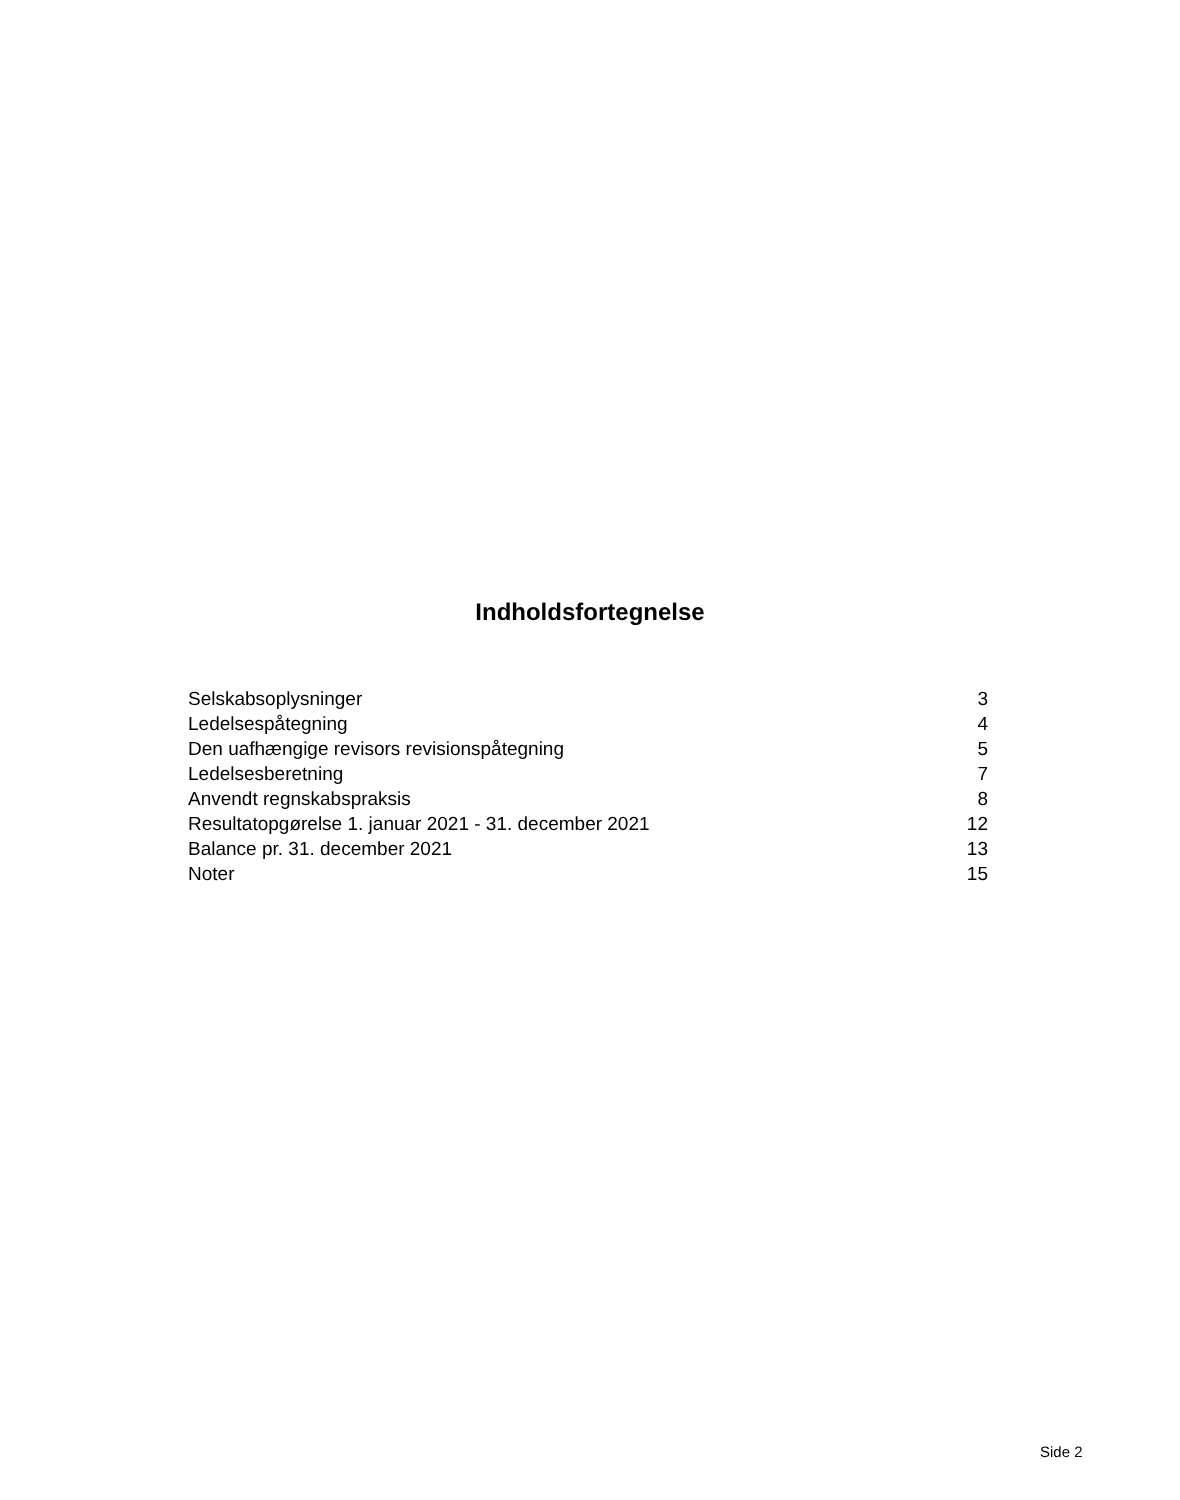Indholdsfortegnelse
| Selskabsoplysninger | 3 |
| Ledelsespåtegning | 4 |
| Den uafhængige revisors revisionspåtegning | 5 |
| Ledelsesberetning | 7 |
| Anvendt regnskabspraksis | 8 |
| Resultatopgørelse 1. januar 2021 - 31. december 2021 | 12 |
| Balance pr. 31. december 2021 | 13 |
| Noter | 15 |
Side 2